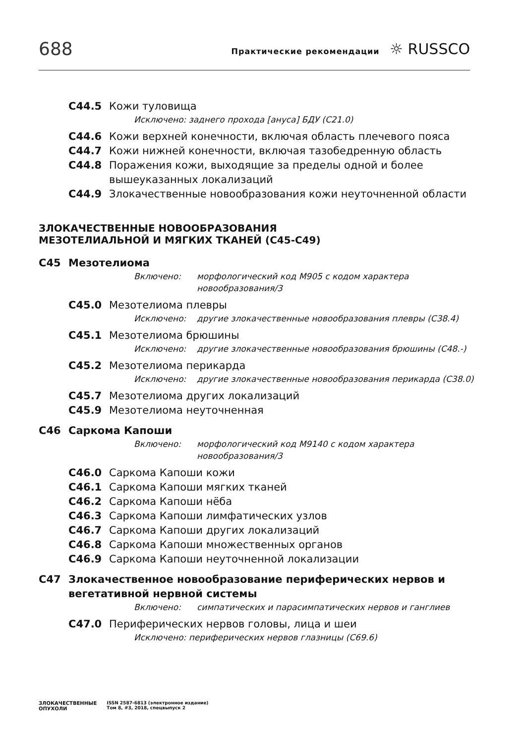688
Практические рекомендации ☼ RUSSCO
C44.5 Кожи туловища
Исключено: заднего прохода [ануса] БДУ (C21.0)
C44.6 Кожи верхней конечности, включая область плечевого пояса
C44.7 Кожи нижней конечности, включая тазобедренную область
C44.8 Поражения кожи, выходящие за пределы одной и более вышеуказанных локализаций
C44.9 Злокачественные новообразования кожи неуточненной области
ЗЛОКАЧЕСТВЕННЫЕ НОВООБРАЗОВАНИЯ
МЕЗОТЕЛИАЛЬНОЙ И МЯГКИХ ТКАНЕЙ (C45-C49)
C45 Мезотелиома
Включено: морфологический код M905 с кодом характера новообразования/3
C45.0 Мезотелиома плевры
Исключено: другие злокачественные новообразования плевры (C38.4)
C45.1 Мезотелиома брюшины
Исключено: другие злокачественные новообразования брюшины (C48.-)
C45.2 Мезотелиома перикарда
Исключено: другие злокачественные новообразования перикарда (C38.0)
C45.7 Мезотелиома других локализаций
C45.9 Мезотелиома неуточненная
C46 Саркома Капоши
Включено: морфологический код M9140 с кодом характера новообразования/3
C46.0 Саркома Капоши кожи
C46.1 Саркома Капоши мягких тканей
C46.2 Саркома Капоши нёба
C46.3 Саркома Капоши лимфатических узлов
C46.7 Саркома Капоши других локализаций
C46.8 Саркома Капоши множественных органов
C46.9 Саркома Капоши неуточненной локализации
C47 Злокачественное новообразование периферических нервов и вегетативной нервной системы
Включено: симпатических и парасимпатических нервов и ганглиев
C47.0 Периферических нервов головы, лица и шеи
Исключено: периферических нервов глазницы (C69.6)
ЗЛОКАЧЕСТВЕННЫЕ
ОПУХОЛИ
ISSN 2587-6813 (электронное издание)
Том 8, #3, 2018, спецвыпуск 2